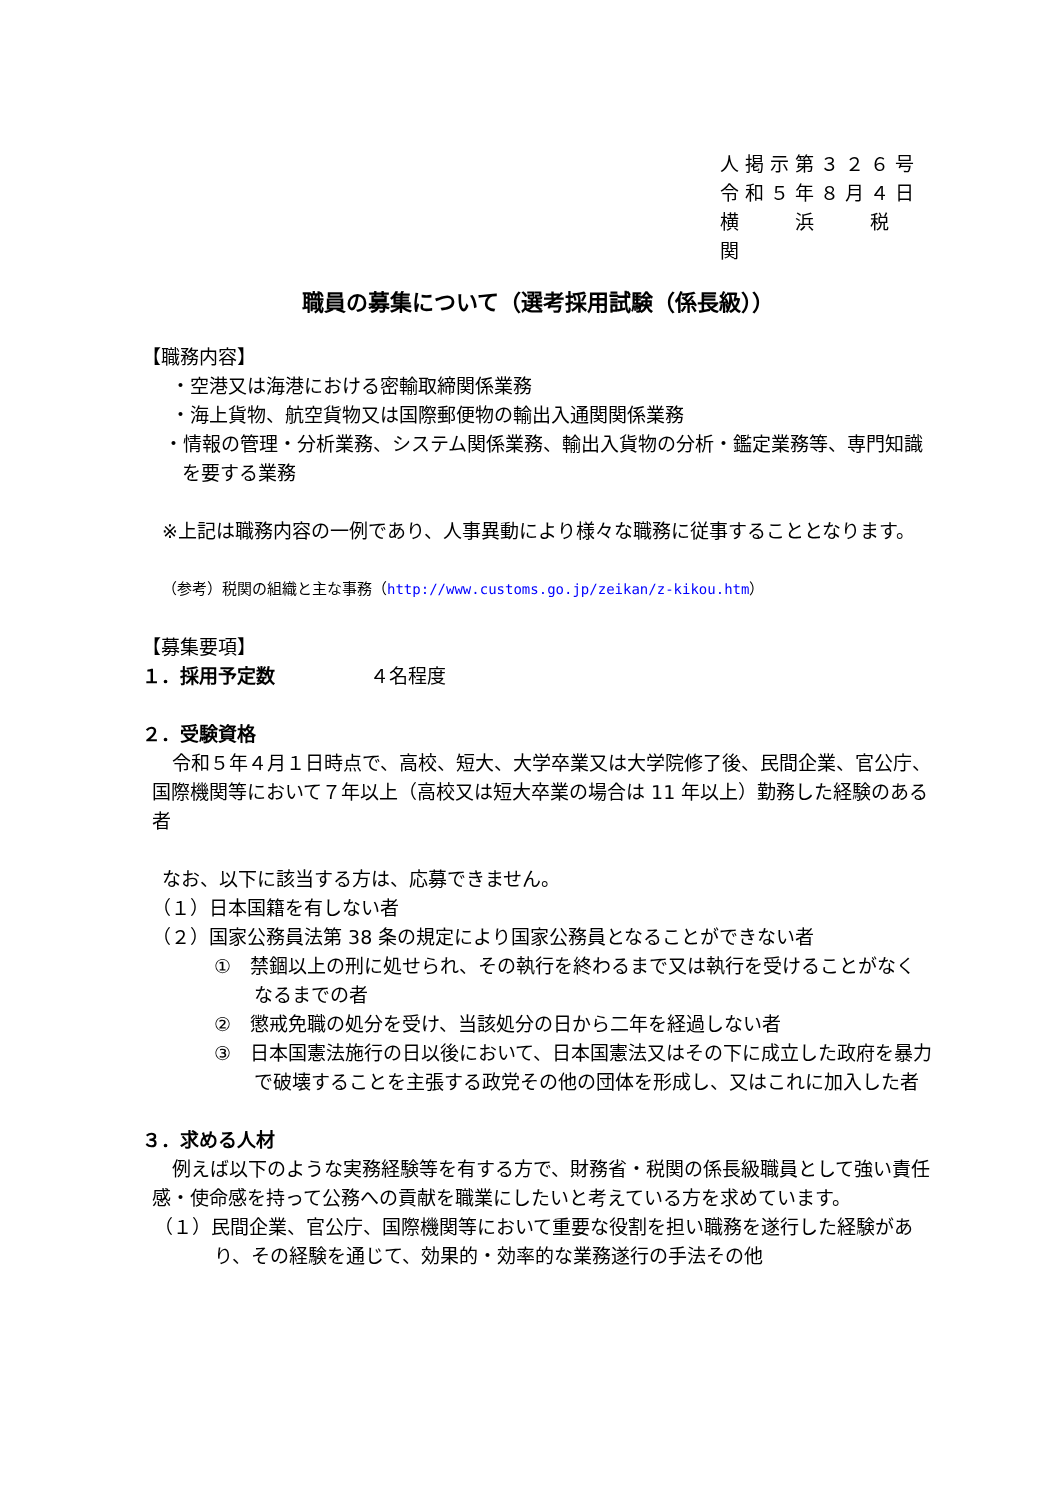人掲示第３２６号
令和５年８月４日
横　　浜　　税　　関
職員の募集について（選考採用試験（係長級））
【職務内容】
　・空港又は海港における密輸取締関係業務
　・海上貨物、航空貨物又は国際郵便物の輸出入通関関係業務
・情報の管理・分析業務、システム関係業務、輸出入貨物の分析・鑑定業務等、専門知識を要する業務
※上記は職務内容の一例であり、人事異動により様々な職務に従事することとなります。
（参考）税関の組織と主な事務（http://www.customs.go.jp/zeikan/z-kikou.htm）
【募集要項】
１．採用予定数　　　　　４名程度
２．受験資格
令和５年４月１日時点で、高校、短大、大学卒業又は大学院修了後、民間企業、官公庁、国際機関等において７年以上（高校又は短大卒業の場合は 11 年以上）勤務した経験のある者
なお、以下に該当する方は、応募できません。
（１）日本国籍を有しない者
（２）国家公務員法第 38 条の規定により国家公務員となることができない者
①　禁錮以上の刑に処せられ、その執行を終わるまで又は執行を受けることがなくなるまでの者
②　懲戒免職の処分を受け、当該処分の日から二年を経過しない者
③　日本国憲法施行の日以後において、日本国憲法又はその下に成立した政府を暴力で破壊することを主張する政党その他の団体を形成し、又はこれに加入した者
３．求める人材
例えば以下のような実務経験等を有する方で、財務省・税関の係長級職員として強い責任感・使命感を持って公務への貢献を職業にしたいと考えている方を求めています。
（１）民間企業、官公庁、国際機関等において重要な役割を担い職務を遂行した経験があり、その経験を通じて、効果的・効率的な業務遂行の手法その他